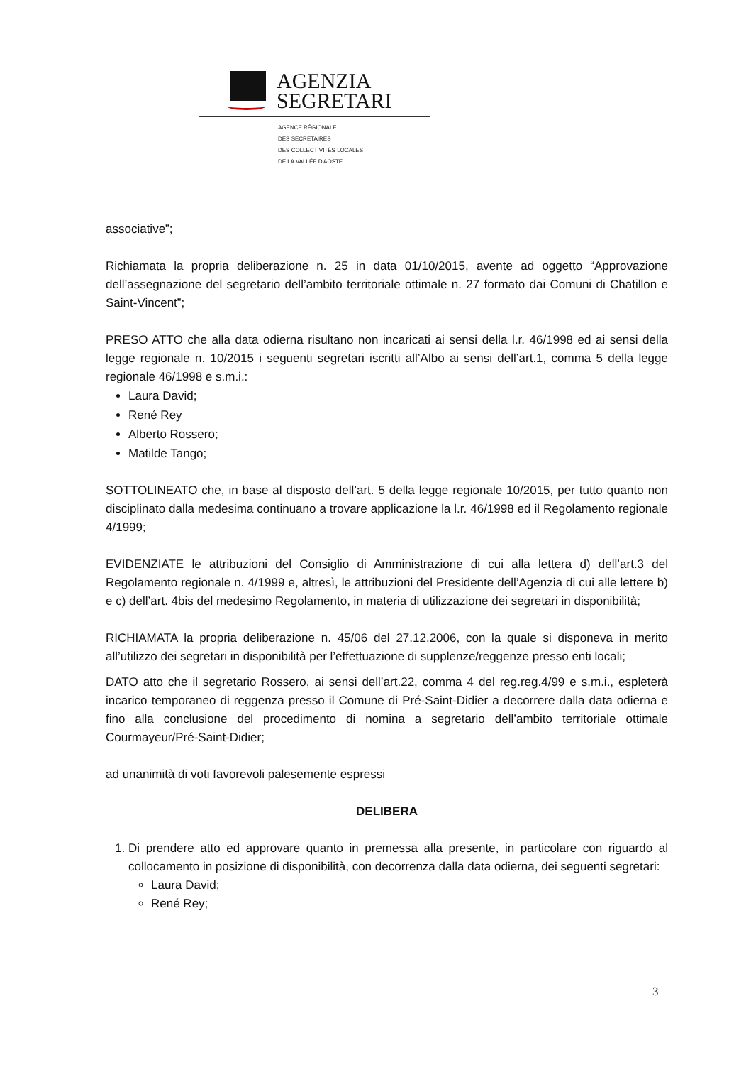AGENZIA
SEGRETARI
AGENCE RÉGIONALE
DES SECRÉTAIRES
DES COLLECTIVITÉS LOCALES
DE LA VALLÉE D'AOSTE
associative”;
Richiamata la propria deliberazione n. 25 in data 01/10/2015, avente ad oggetto “Approvazione dell’assegnazione del segretario dell’ambito territoriale ottimale n. 27 formato dai Comuni di Chatillon e Saint-Vincent”;
PRESO ATTO che alla data odierna risultano non incaricati ai sensi della l.r. 46/1998 ed ai sensi della legge regionale n. 10/2015 i seguenti segretari iscritti all’Albo ai sensi dell’art.1, comma 5 della legge regionale 46/1998 e s.m.i.:
Laura David;
René Rey
Alberto Rossero;
Matilde Tango;
SOTTOLINEATO che, in base al disposto dell’art. 5 della legge regionale 10/2015, per tutto quanto non disciplinato dalla medesima continuano a trovare applicazione la l.r. 46/1998 ed il Regolamento regionale 4/1999;
EVIDENZIATE le attribuzioni del Consiglio di Amministrazione di cui alla lettera d) dell’art.3 del Regolamento regionale n. 4/1999 e, altresì, le attribuzioni del Presidente dell’Agenzia di cui alle lettere b) e c) dell’art. 4bis del medesimo Regolamento, in materia di utilizzazione dei segretari in disponibilità;
RICHIAMATA la propria deliberazione n. 45/06 del 27.12.2006, con la quale si disponeva in merito all’utilizzo dei segretari in disponibilità per l’effettuazione di supplenze/reggenze presso enti locali;
DATO atto che il segretario Rossero, ai sensi dell’art.22, comma 4 del reg.reg.4/99 e s.m.i., espleterà incarico temporaneo di reggenza presso il Comune di Pré-Saint-Didier a decorrere dalla data odierna e fino alla conclusione del procedimento di nomina a segretario dell’ambito territoriale ottimale Courmayeur/Pré-Saint-Didier;
ad unanimità di voti favorevoli palesemente espressi
DELIBERA
1. Di prendere atto ed approvare quanto in premessa alla presente, in particolare con riguardo al collocamento in posizione di disponibilità, con decorrenza dalla data odierna, dei seguenti segretari:
Laura David;
René Rey;
3